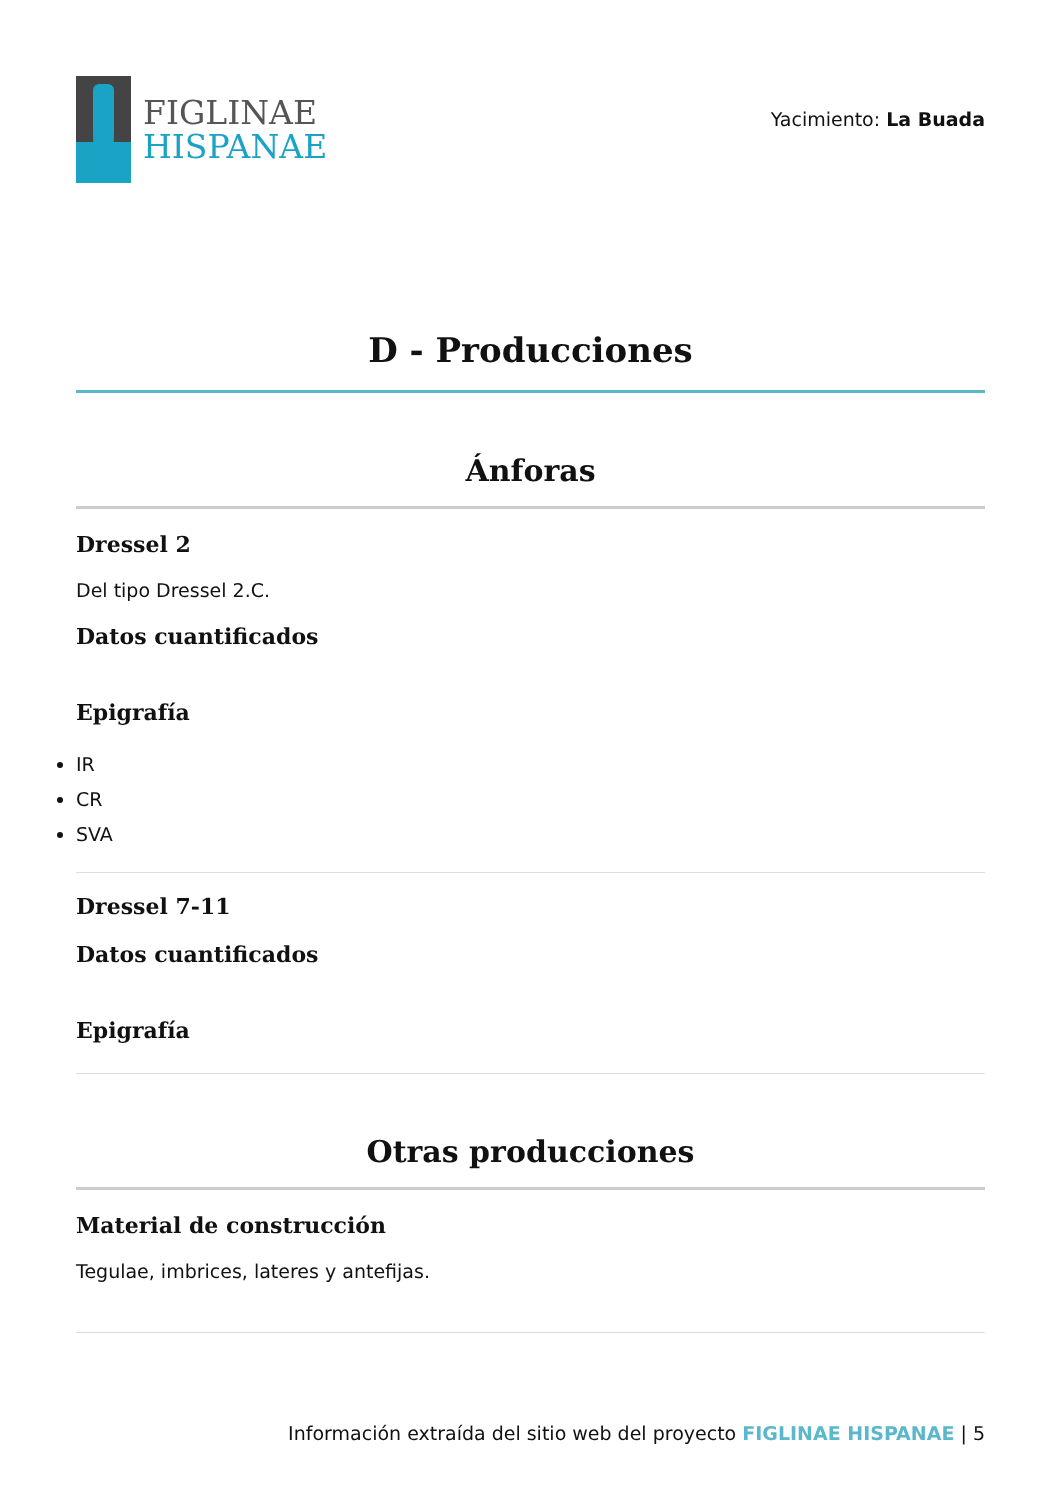FIGLINAE
HISPANAE
Yacimiento: La Buada
D - Producciones
Ánforas
Dressel 2
Del tipo Dressel 2.C.
Datos cuantificados
Epigrafía
IR
CR
SVA
Dressel 7-11
Datos cuantificados
Epigrafía
Otras producciones
Material de construcción
Tegulae, imbrices, lateres y antefijas.
Información extraída del sitio web del proyecto FIGLINAE HISPANAE | 5